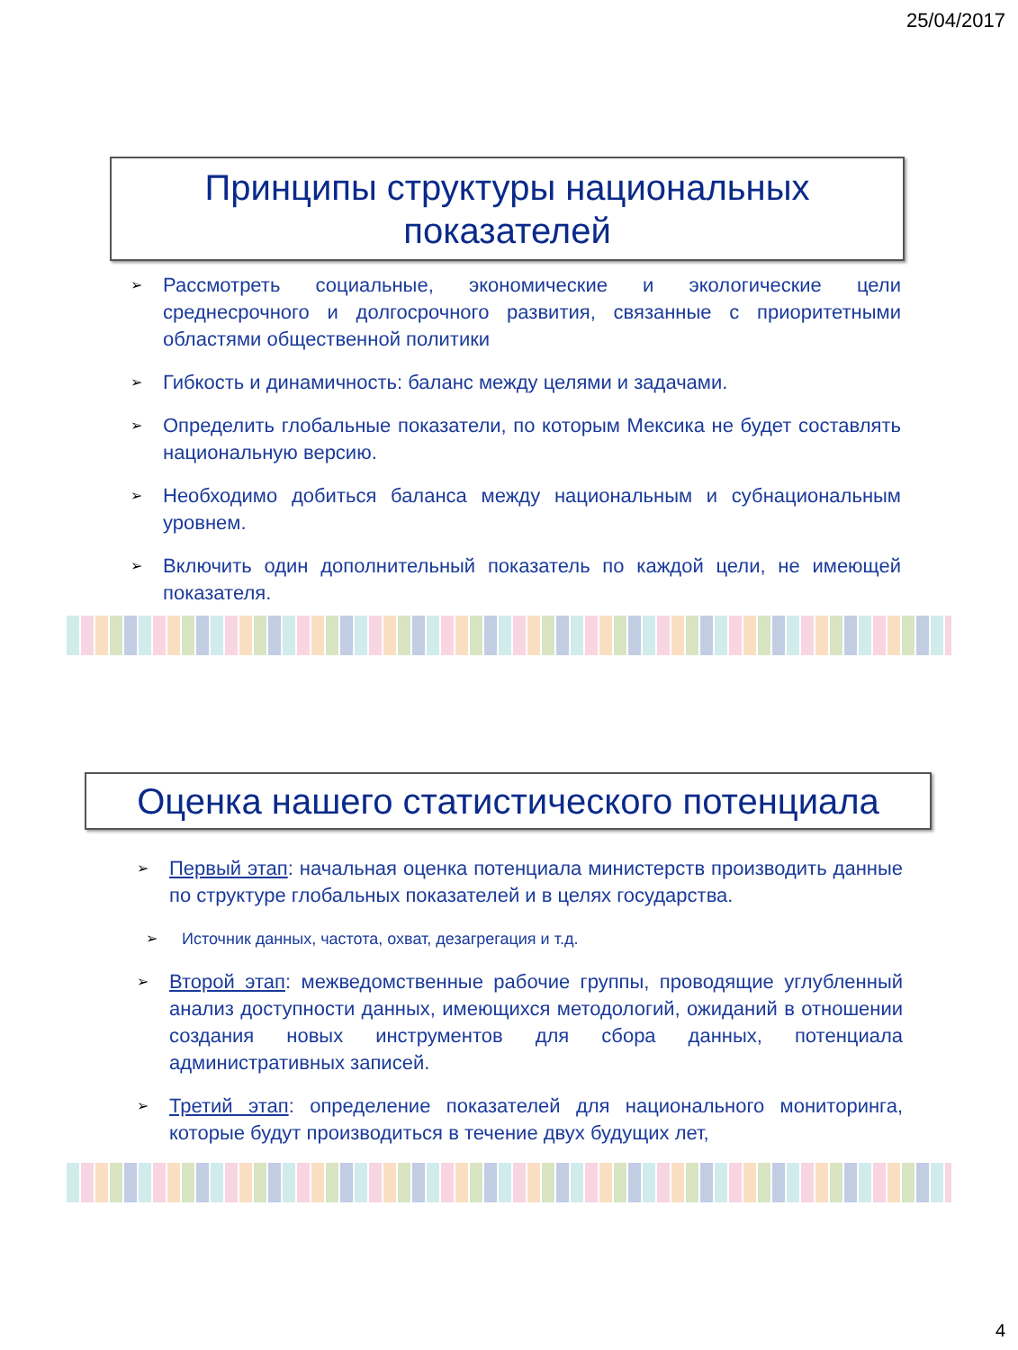25/04/2017
Принципы структуры национальных
показателей
➢ Рассмотреть социальные, экономические и экологические цели среднесрочного и долгосрочного развития, связанные с приоритетными областями общественной политики
➢ Гибкость и динамичность: баланс между целями и задачами.
➢ Определить глобальные показатели, по которым Мексика не будет составлять национальную версию.
➢ Необходимо добиться баланса между национальным и субнациональным уровнем.
➢ Включить один дополнительный показатель по каждой цели, не имеющей показателя.
Оценка нашего статистического потенциала
➢ Первый этап: начальная оценка потенциала министерств производить данные по структуре глобальных показателей и в целях государства.
➢ Источник данных, частота, охват, дезагрегация и т.д.
➢ Второй этап: межведомственные рабочие группы, проводящие углубленный анализ доступности данных, имеющихся методологий, ожиданий в отношении создания новых инструментов для сбора данных, потенциала административных записей.
➢ Третий этап: определение показателей для национального мониторинга, которые будут производиться в течение двух будущих лет,
4